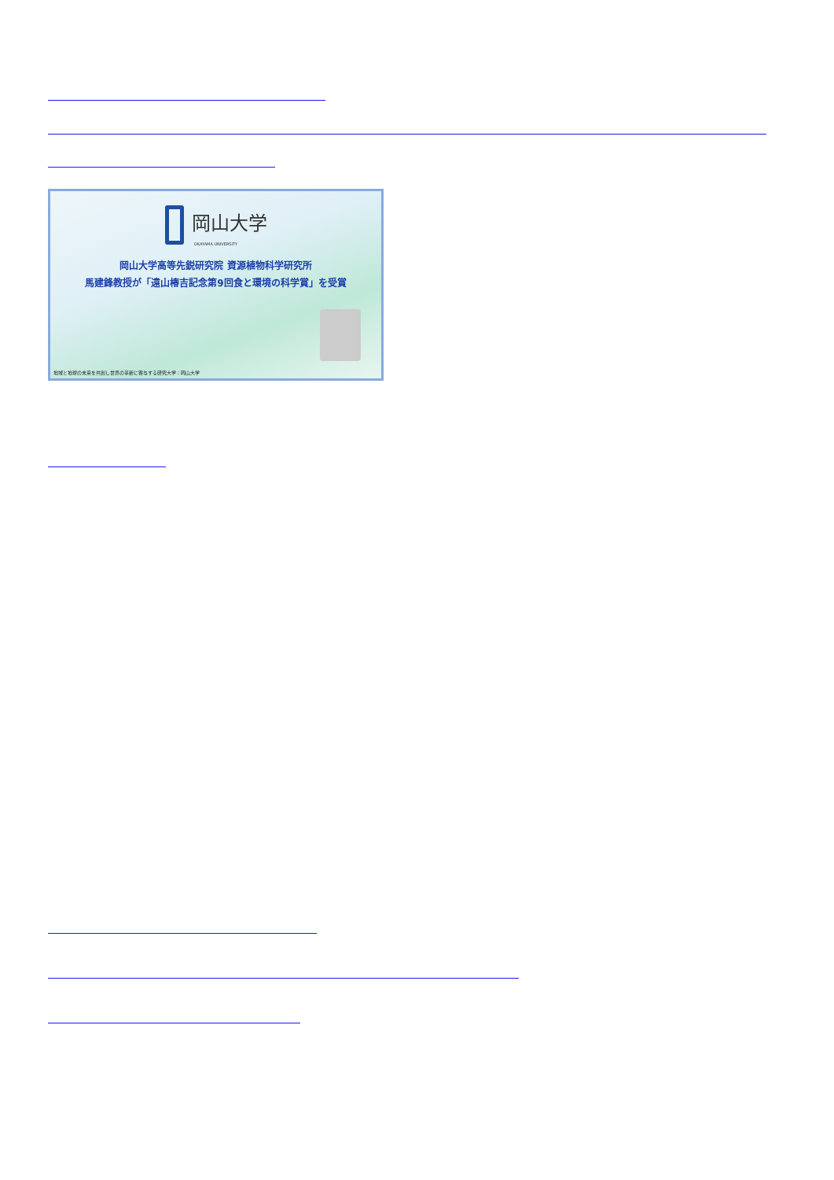岡山大学
OKAYAMA UNIVERSITY
岡山大学高等先鋭研究院 資源植物科学研究所
馬建鋒教授が「遠山椿吉記念第9回食と環境の科学賞」を受賞
地域と地球の未来を共創し世界の革新に寄与する研究大学：岡山大学